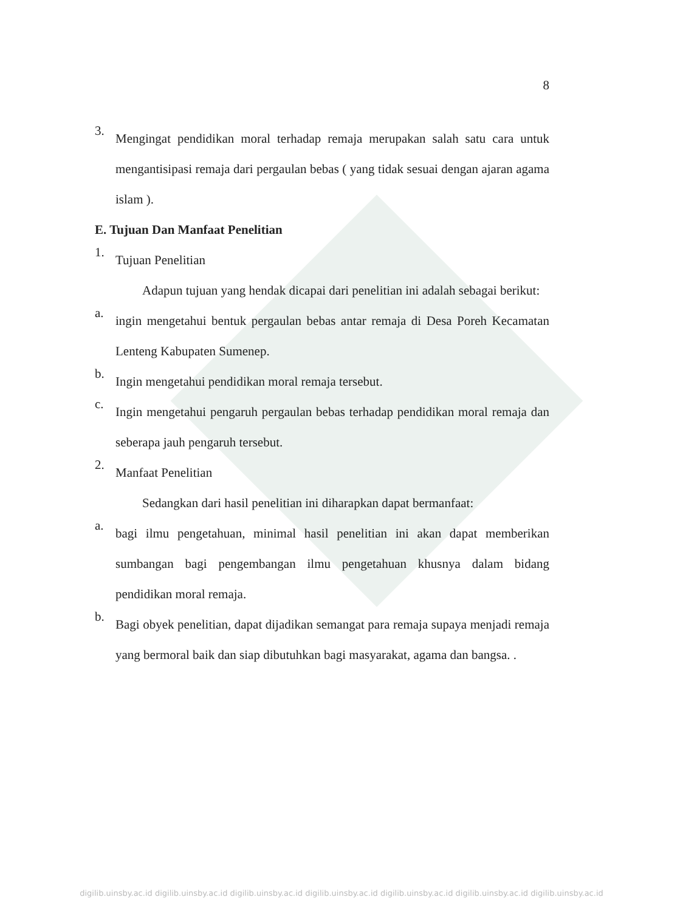8
3.
Mengingat pendidikan moral terhadap remaja merupakan salah satu cara untuk mengantisipasi remaja dari pergaulan bebas ( yang tidak sesuai dengan ajaran agama islam ).
E. Tujuan Dan Manfaat Penelitian
1.
Tujuan Penelitian
Adapun tujuan yang hendak dicapai dari penelitian ini adalah sebagai berikut:
a.
ingin mengetahui bentuk pergaulan bebas antar remaja di Desa Poreh Kecamatan Lenteng Kabupaten Sumenep.
b.
Ingin mengetahui pendidikan moral remaja tersebut.
c.
Ingin mengetahui pengaruh pergaulan bebas terhadap pendidikan moral remaja dan seberapa jauh pengaruh tersebut.
2.
Manfaat Penelitian
Sedangkan dari hasil penelitian ini diharapkan dapat bermanfaat:
a.
bagi ilmu pengetahuan, minimal hasil penelitian ini akan dapat memberikan sumbangan bagi pengembangan ilmu pengetahuan khusnya dalam bidang pendidikan moral remaja.
b.
Bagi obyek penelitian, dapat dijadikan semangat para remaja supaya menjadi remaja yang bermoral baik dan siap dibutuhkan bagi masyarakat, agama dan bangsa. .
digilib.uinsby.ac.id digilib.uinsby.ac.id digilib.uinsby.ac.id digilib.uinsby.ac.id digilib.uinsby.ac.id digilib.uinsby.ac.id digilib.uinsby.ac.id